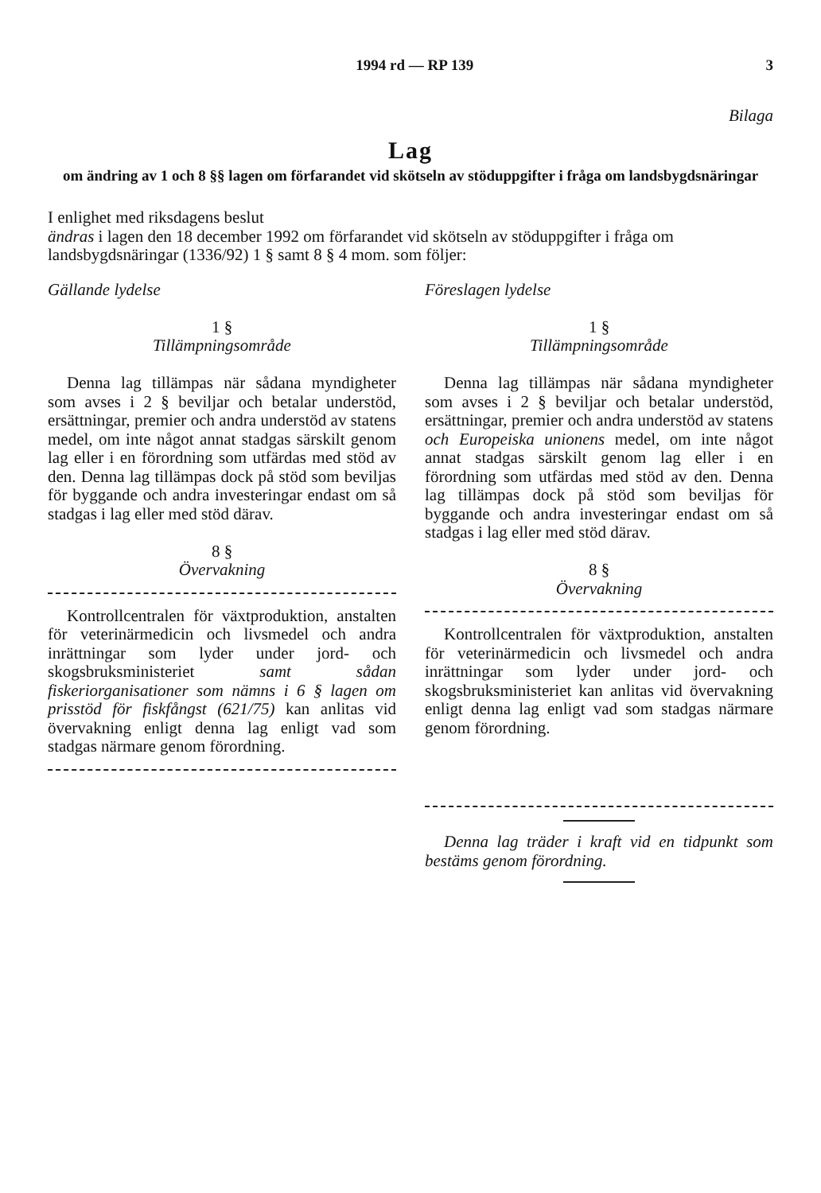1994 rd — RP 139 3
Bilaga
Lag
om ändring av 1 och 8 §§ lagen om förfarandet vid skötseln av stöduppgifter i fråga om landsbygdsnäringar
I enlighet med riksdagens beslut
ändras i lagen den 18 december 1992 om förfarandet vid skötseln av stöduppgifter i fråga om landsbygdsnäringar (1336/92) 1 § samt 8 § 4 mom. som följer:
Gällande lydelse
1 §
Tillämpningsområde
Denna lag tillämpas när sådana myndigheter som avses i 2 § beviljar och betalar understöd, ersättningar, premier och andra understöd av statens medel, om inte något annat stadgas särskilt genom lag eller i en förordning som utfärdas med stöd av den. Denna lag tillämpas dock på stöd som beviljas för byggande och andra investeringar endast om så stadgas i lag eller med stöd därav.
8 §
Övervakning
Kontrollcentralen för växtproduktion, anstalten för veterinärmedicin och livsmedel och andra inrättningar som lyder under jord- och skogsbruksministeriet samt sådan fiskeriorganisationer som nämns i 6 § lagen om prisstöd för fiskfångst (621/75) kan anlitas vid övervakning enligt denna lag enligt vad som stadgas närmare genom förordning.
Föreslagen lydelse
1 §
Tillämpningsområde
Denna lag tillämpas när sådana myndigheter som avses i 2 § beviljar och betalar understöd, ersättningar, premier och andra understöd av statens och Europeiska unionens medel, om inte något annat stadgas särskilt genom lag eller i en förordning som utfärdas med stöd av den. Denna lag tillämpas dock på stöd som beviljas för byggande och andra investeringar endast om så stadgas i lag eller med stöd därav.
8 §
Övervakning
Kontrollcentralen för växtproduktion, anstalten för veterinärmedicin och livsmedel och andra inrättningar som lyder under jord- och skogsbruksministeriet kan anlitas vid övervakning enligt denna lag enligt vad som stadgas närmare genom förordning.
Denna lag träder i kraft vid en tidpunkt som bestäms genom förordning.